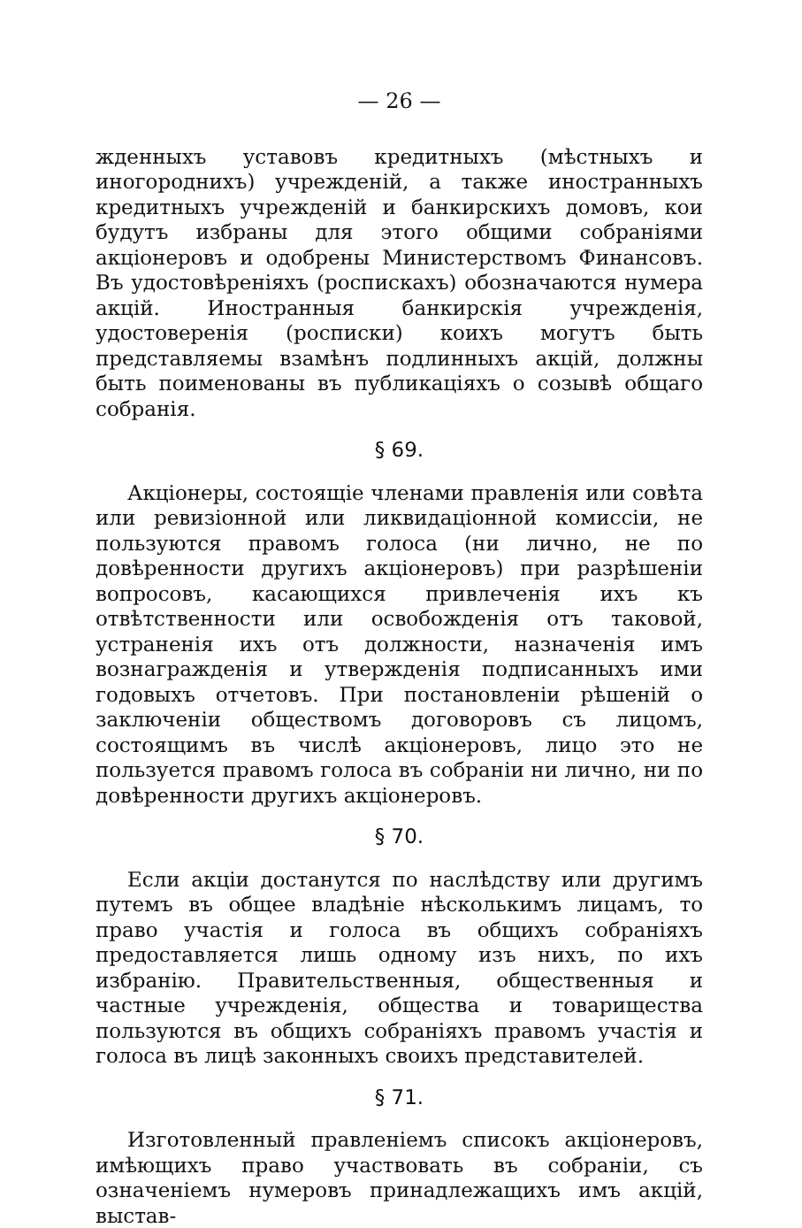— 26 —
жденныхъ уставовъ кредитныхъ (мѣстныхъ и иногороднихъ) учрежденій, а также иностранныхъ кредитныхъ учрежденій и банкирскихъ домовъ, кои будутъ избраны для этого общими собраніями акціонеровъ и одобрены Министерствомъ Финансовъ. Въ удостовѣреніяхъ (роспискахъ) обозначаются нумера акцій. Иностранныя банкирскія учрежденія, удостоверенія (росписки) коихъ могутъ быть представляемы взамѣнъ подлинныхъ акцій, должны быть поименованы въ публикаціяхъ о созывѣ общаго собранія.
§ 69.
Акціонеры, состоящіе членами правленія или совѣта или ревизіонной или ликвидаціонной комиссіи, не пользуются правомъ голоса (ни лично, не по довѣренности другихъ акціонеровъ) при разрѣшеніи вопросовъ, касающихся привлеченія ихъ къ отвѣтственности или освобожденія отъ таковой, устраненія ихъ отъ должности, назначенія имъ вознагражденія и утвержденія подписанныхъ ими годовыхъ отчетовъ. При постановленіи рѣшеній о заключеніи обществомъ договоровъ съ лицомъ, состоящимъ въ числѣ акціонеровъ, лицо это не пользуется правомъ голоса въ собраніи ни лично, ни по довѣренности другихъ акціонеровъ.
§ 70.
Если акціи достанутся по наслѣдству или другимъ путемъ въ общее владѣніе нѣсколькимъ лицамъ, то право участія и голоса въ общихъ собраніяхъ предоставляется лишь одному изъ нихъ, по ихъ избранію. Правительственныя, общественныя и частные учрежденія, общества и товарищества пользуются въ общихъ собраніяхъ правомъ участія и голоса въ лицѣ законныхъ своихъ представителей.
§ 71.
Изготовленный правленіемъ списокъ акціонеровъ, имѣющихъ право участвовать въ собраніи, съ означеніемъ нумеровъ принадлежащихъ имъ акцій, выстав-